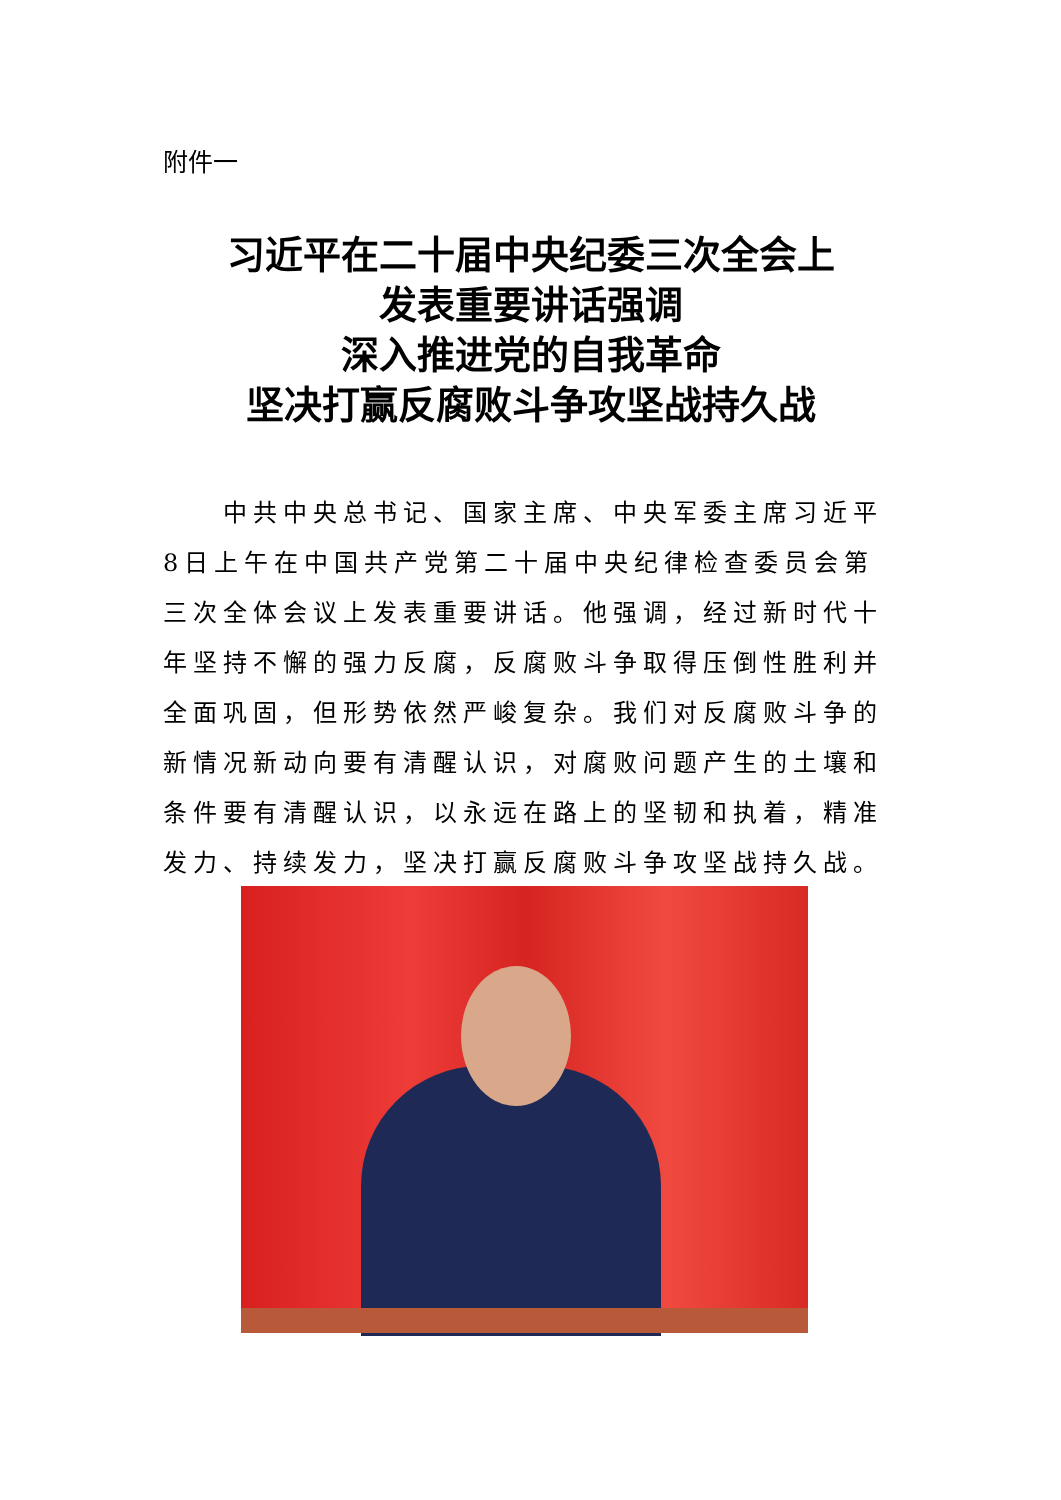附件一
习近平在二十届中央纪委三次全会上
发表重要讲话强调
深入推进党的自我革命
坚决打赢反腐败斗争攻坚战持久战
中共中央总书记、国家主席、中央军委主席习近平8日上午在中国共产党第二十届中央纪律检查委员会第三次全体会议上发表重要讲话。他强调，经过新时代十年坚持不懈的强力反腐，反腐败斗争取得压倒性胜利并全面巩固，但形势依然严峻复杂。我们对反腐败斗争的新情况新动向要有清醒认识，对腐败问题产生的土壤和条件要有清醒认识，以永远在路上的坚韧和执着，精准发力、持续发力，坚决打赢反腐败斗争攻坚战持久战。